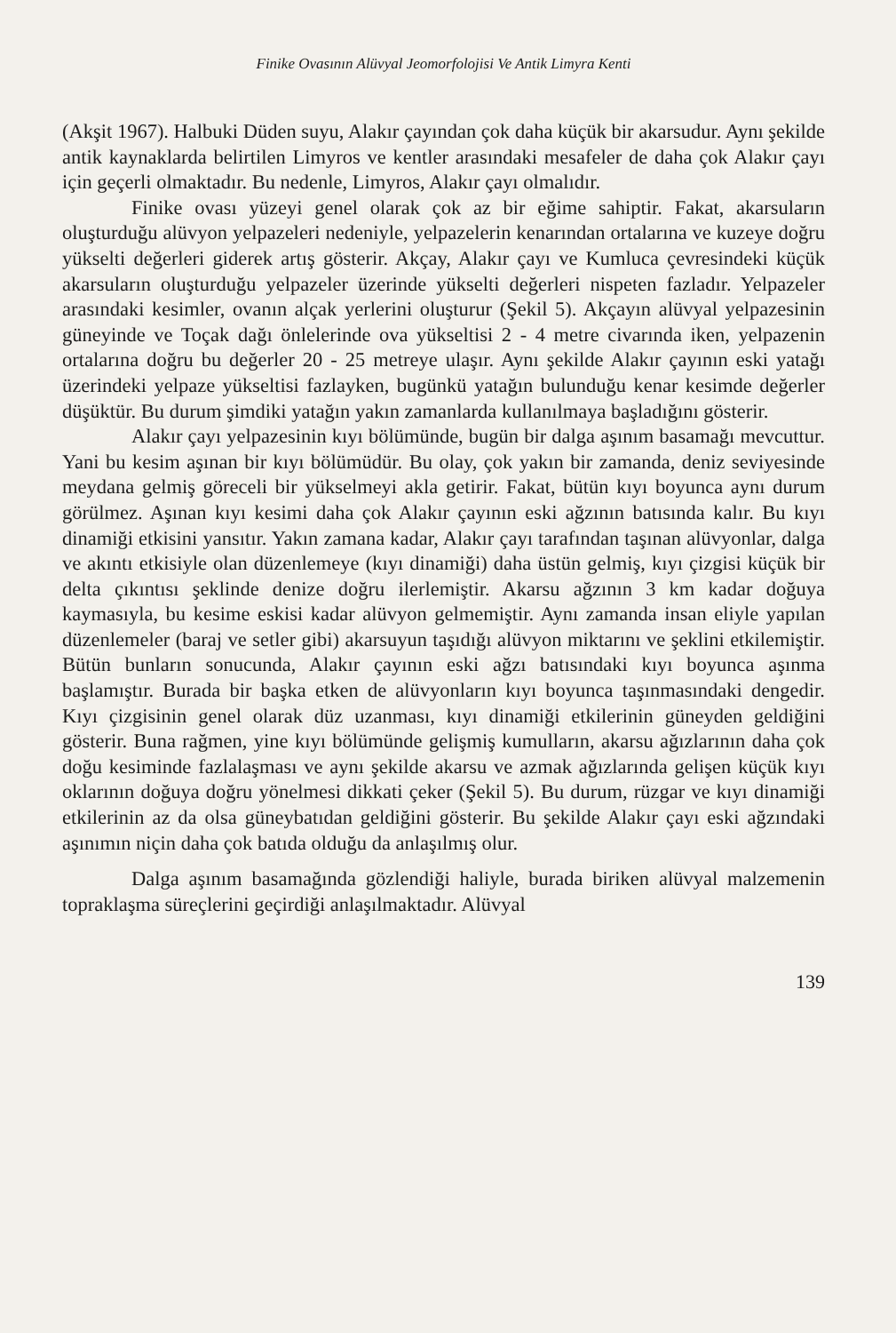Finike Ovasının Alüvyal Jeomorfolojisi Ve Antik Limyra Kenti
(Akşit 1967). Halbuki Düden suyu, Alakır çayından çok daha küçük bir akarsudur. Aynı şekilde antik kaynaklarda belirtilen Limyros ve kentler arasındaki mesafeler de daha çok Alakır çayı için geçerli olmaktadır. Bu nedenle, Limyros, Alakır çayı olmalıdır.
Finike ovası yüzeyi genel olarak çok az bir eğime sahiptir. Fakat, akarsuların oluşturduğu alüvyon yelpazeleri nedeniyle, yelpazelerin kenarından ortalarına ve kuzeye doğru yükselti değerleri giderek artış gösterir. Akçay, Alakır çayı ve Kumluca çevresindeki küçük akarsuların oluşturduğu yelpazeler üzerinde yükselti değerleri nispeten fazladır. Yelpazeler arasındaki kesimler, ovanın alçak yerlerini oluşturur (Şekil 5). Akçayın alüvyal yelpazesinin güneyinde ve Toçak dağı önlelerinde ova yükseltisi 2 - 4 metre civarında iken, yelpazenin ortalarına doğru bu değerler 20 - 25 metreye ulaşır. Aynı şekilde Alakır çayının eski yatağı üzerindeki yelpaze yükseltisi fazlayken, bugünkü yatağın bulunduğu kenar kesimde değerler düşüktür. Bu durum şimdiki yatağın yakın zamanlarda kullanılmaya başladığını gösterir.
Alakır çayı yelpazesinin kıyı bölümünde, bugün bir dalga aşınım basamağı mevcuttur. Yani bu kesim aşınan bir kıyı bölümüdür. Bu olay, çok yakın bir zamanda, deniz seviyesinde meydana gelmiş göreceli bir yükselmeyi akla getirir. Fakat, bütün kıyı boyunca aynı durum görülmez. Aşınan kıyı kesimi daha çok Alakır çayının eski ağzının batısında kalır. Bu kıyı dinamiği etkisini yansıtır. Yakın zamana kadar, Alakır çayı tarafından taşınan alüvyonlar, dalga ve akıntı etkisiyle olan düzenlemeye (kıyı dinamiği) daha üstün gelmiş, kıyı çizgisi küçük bir delta çıkıntısı şeklinde denize doğru ilerlemiştir. Akarsu ağzının 3 km kadar doğuya kaymasıyla, bu kesime eskisi kadar alüvyon gelmemiştir. Aynı zamanda insan eliyle yapılan düzenlemeler (baraj ve setler gibi) akarsuyun taşıdığı alüvyon miktarını ve şeklini etkilemiştir. Bütün bunların sonucunda, Alakır çayının eski ağzı batısındaki kıyı boyunca aşınma başlamıştır. Burada bir başka etken de alüvyonların kıyı boyunca taşınmasındaki dengedir. Kıyı çizgisinin genel olarak düz uzanması, kıyı dinamiği etkilerinin güneyden geldiğini gösterir. Buna rağmen, yine kıyı bölümünde gelişmiş kumulların, akarsu ağızlarının daha çok doğu kesiminde fazlalaşması ve aynı şekilde akarsu ve azmak ağızlarında gelişen küçük kıyı oklarının doğuya doğru yönelmesi dikkati çeker (Şekil 5). Bu durum, rüzgar ve kıyı dinamiği etkilerinin az da olsa güneybatıdan geldiğini gösterir. Bu şekilde Alakır çayı eski ağzındaki aşınımın niçin daha çok batıda olduğu da anlaşılmış olur.
Dalga aşınım basamağında gözlendiği haliyle, burada biriken alüvyal malzemenin topraklaşma süreçlerini geçirdiği anlaşılmaktadır. Alüvyal
139